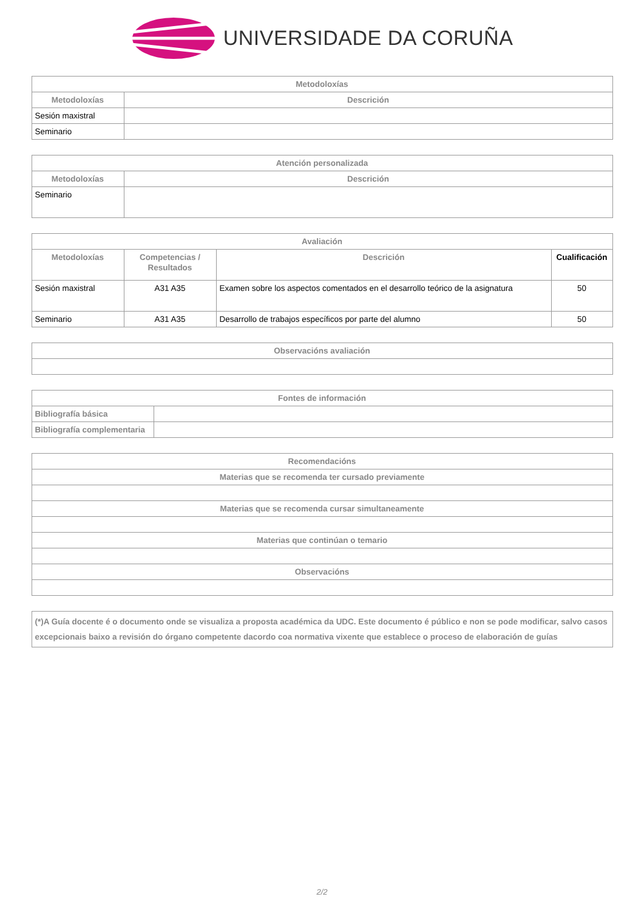UNIVERSIDADE DA CORUÑA
| Metodoloxías | |
| --- | --- |
| Metodoloxías | Descrición |
| Sesión maxistral | |
| Seminario | |
| Atención personalizada | |
| --- | --- |
| Metodoloxías | Descrición |
| Seminario | |
| Avaliación | | | |
| --- | --- | --- | --- |
| Metodoloxías | Competencias / Resultados | Descrición | Cualificación |
| Sesión maxistral | A31 A35 | Examen sobre los aspectos comentados en el desarrollo teórico de la asignatura | 50 |
| Seminario | A31 A35 | Desarrollo de trabajos específicos por parte del alumno | 50 |
| Observacións avaliación |
| --- |
| Fontes de información | |
| --- | --- |
| Bibliografía básica | |
| Bibliografía complementaria | |
| Recomendacións |
| --- |
| Materias que se recomenda ter cursado previamente |
| Materias que se recomenda cursar simultaneamente |
| Materias que continúan o temario |
| Observacións |
| (*)A Guía docente é o documento onde se visualiza a proposta académica da UDC. Este documento é público e non se pode modificar, salvo casos excepcionais baixo a revisión do órgano competente dacordo coa normativa vixente que establece o proceso de elaboración de guías |
| --- |
2/2